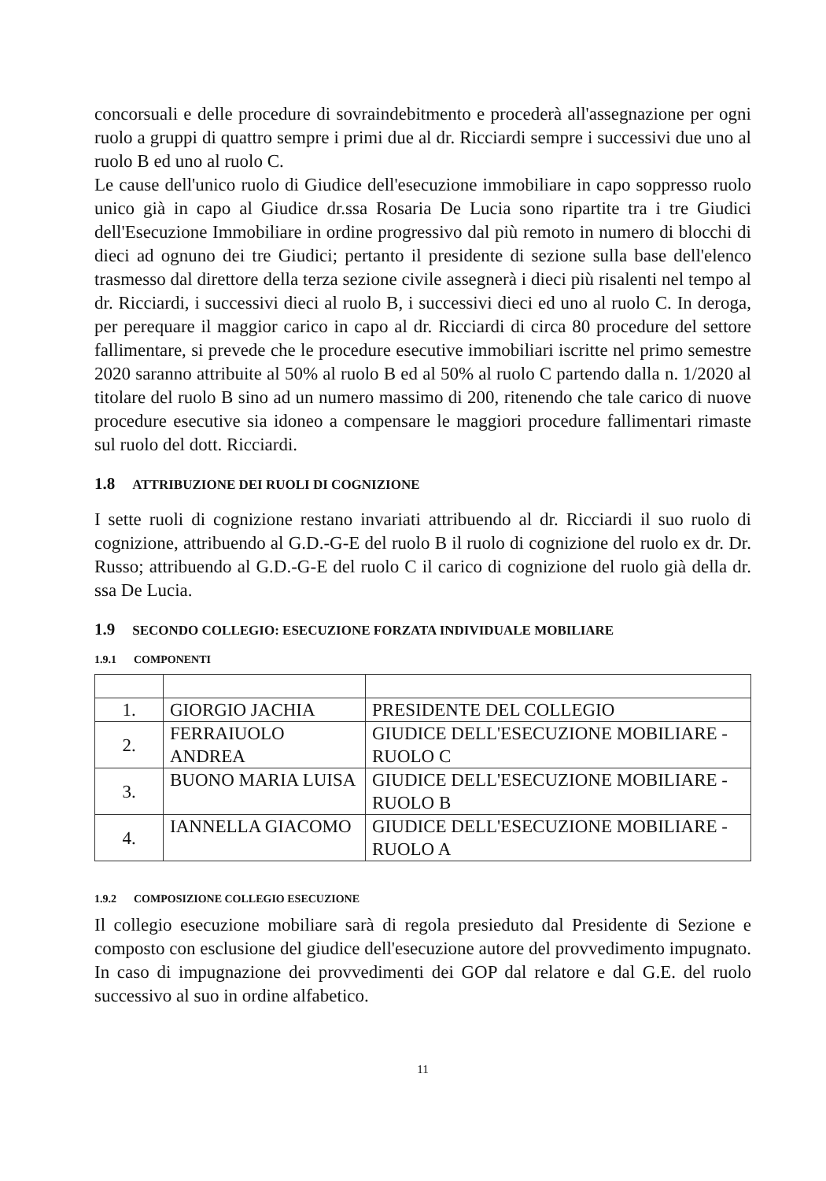concorsuali e delle procedure di sovraindebitmento e procederà all'assegnazione per ogni ruolo a gruppi di quattro sempre i primi due al dr. Ricciardi sempre i successivi due uno al ruolo B ed uno al ruolo C.
Le cause dell'unico ruolo di Giudice dell'esecuzione immobiliare in capo soppresso ruolo unico già in capo al Giudice dr.ssa Rosaria De Lucia sono ripartite tra i tre Giudici dell'Esecuzione Immobiliare in ordine progressivo dal più remoto in numero di blocchi di dieci ad ognuno dei tre Giudici; pertanto il presidente di sezione sulla base dell'elenco trasmesso dal direttore della terza sezione civile assegnerà i dieci più risalenti nel tempo al dr. Ricciardi, i successivi dieci al ruolo B, i successivi dieci ed uno al ruolo C. In deroga, per perequare il maggior carico in capo al dr. Ricciardi di circa 80 procedure del settore fallimentare, si prevede che le procedure esecutive immobiliari iscritte nel primo semestre 2020 saranno attribuite al 50% al ruolo B ed al 50% al ruolo C partendo dalla n. 1/2020 al titolare del ruolo B sino ad un numero massimo di 200, ritenendo che tale carico di nuove procedure esecutive sia idoneo a compensare le maggiori procedure fallimentari rimaste sul ruolo del dott. Ricciardi.
1.8 ATTRIBUZIONE DEI RUOLI DI COGNIZIONE
I sette ruoli di cognizione restano invariati attribuendo al dr. Ricciardi il suo ruolo di cognizione, attribuendo al G.D.-G-E del ruolo B il ruolo di cognizione del ruolo ex dr. Dr. Russo; attribuendo al G.D.-G-E del ruolo C il carico di cognizione del ruolo già della dr. ssa De Lucia.
1.9 SECONDO COLLEGIO: ESECUZIONE FORZATA INDIVIDUALE MOBILIARE
1.9.1 COMPONENTI
| 1. | GIORGIO JACHIA | PRESIDENTE DEL COLLEGIO |
| 2. | FERRAIUOLO ANDREA | GIUDICE DELL'ESECUZIONE MOBILIARE - RUOLO C |
| 3. | BUONO MARIA LUISA | GIUDICE DELL'ESECUZIONE MOBILIARE - RUOLO B |
| 4. | IANNELLA GIACOMO | GIUDICE DELL'ESECUZIONE MOBILIARE - RUOLO A |
1.9.2 COMPOSIZIONE COLLEGIO ESECUZIONE
Il collegio esecuzione mobiliare sarà di regola presieduto dal Presidente di Sezione e composto con esclusione del giudice dell'esecuzione autore del provvedimento impugnato. In caso di impugnazione dei provvedimenti dei GOP dal relatore e dal G.E. del ruolo successivo al suo in ordine alfabetico.
11